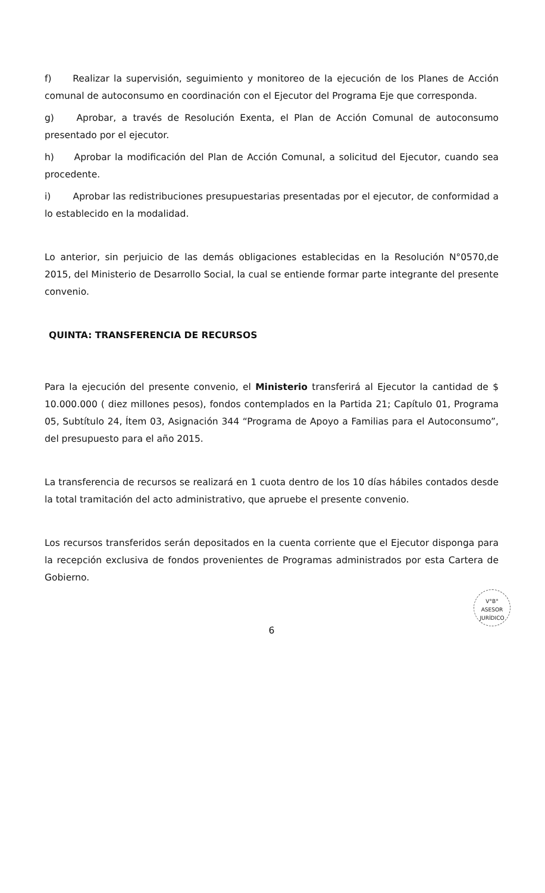f) Realizar la supervisión, seguimiento y monitoreo de la ejecución de los Planes de Acción comunal de autoconsumo en coordinación con el Ejecutor del Programa Eje que corresponda.
g) Aprobar, a través de Resolución Exenta, el Plan de Acción Comunal de autoconsumo presentado por el ejecutor.
h) Aprobar la modificación del Plan de Acción Comunal, a solicitud del Ejecutor, cuando sea procedente.
i) Aprobar las redistribuciones presupuestarias presentadas por el ejecutor, de conformidad a lo establecido en la modalidad.
Lo anterior, sin perjuicio de las demás obligaciones establecidas en la Resolución N°0570,de 2015, del Ministerio de Desarrollo Social, la cual se entiende formar parte integrante del presente convenio.
QUINTA: TRANSFERENCIA DE RECURSOS
Para la ejecución del presente convenio, el Ministerio transferirá al Ejecutor la cantidad de $ 10.000.000 ( diez millones pesos), fondos contemplados en la Partida 21; Capítulo 01, Programa 05, Subtítulo 24, Ítem 03, Asignación 344 “Programa de Apoyo a Familias para el Autoconsumo”, del presupuesto para el año 2015.
La transferencia de recursos se realizará en 1 cuota dentro de los 10 días hábiles contados desde la total tramitación del acto administrativo, que apruebe el presente convenio.
Los recursos transferidos serán depositados en la cuenta corriente que el Ejecutor disponga para la recepción exclusiva de fondos provenientes de Programas administrados por esta Cartera de Gobierno.
6
V°B°
ASESOR
JURÍDICO